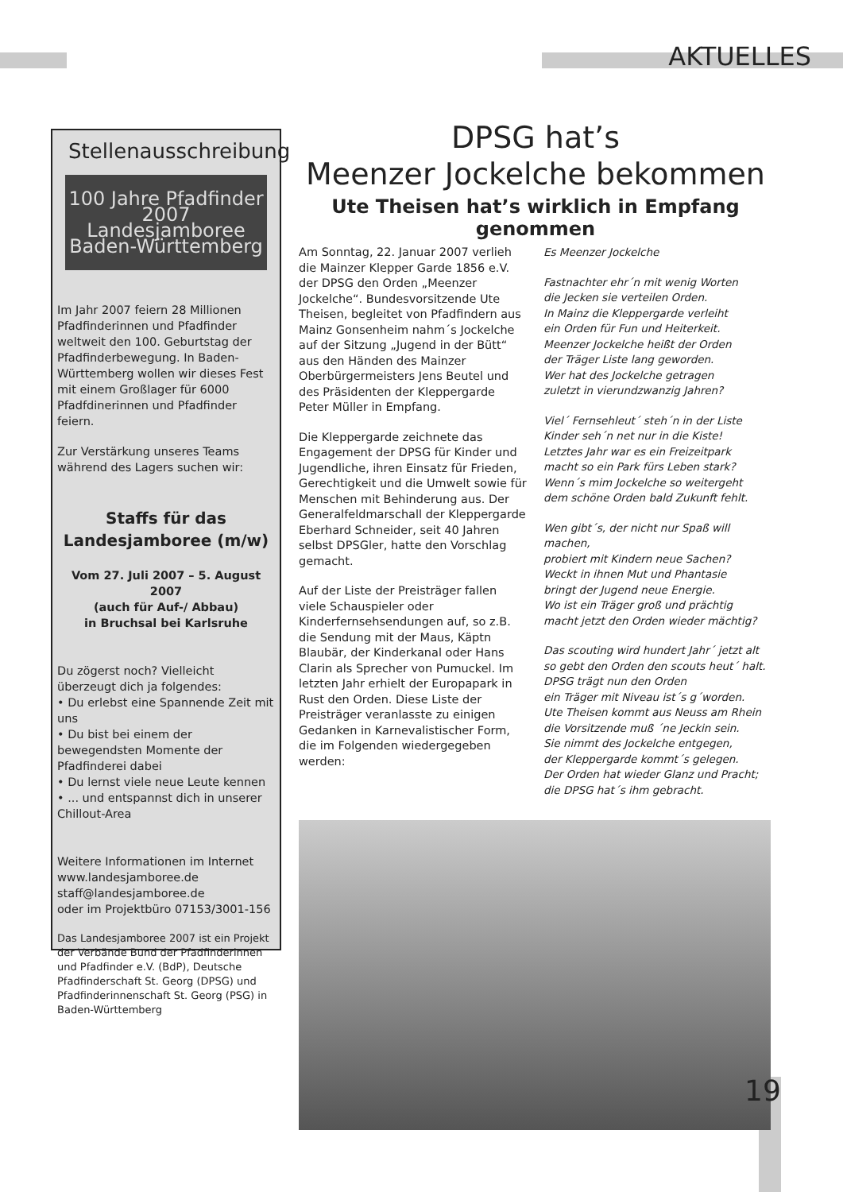AKTUELLES
Stellenausschreibung
100 Jahre Pfadfinder 2007
Landesjamboree Baden-Württemberg
Im Jahr 2007 feiern 28 Millionen Pfadfinderinnen und Pfadfinder weltweit den 100. Geburtstag der Pfadfinderbewegung. In Baden-Württemberg wollen wir dieses Fest mit einem Großlager für 6000 Pfadfdinerinnen und Pfadfinder feiern.
Zur Verstärkung unseres Teams während des Lagers suchen wir:
Staffs für das Landesjamboree (m/w)
Vom 27. Juli 2007 – 5. August 2007
(auch für Auf-/ Abbau)
in Bruchsal bei Karlsruhe
Du zögerst noch? Vielleicht überzeugt dich ja folgendes:
• Du erlebst eine Spannende Zeit mit uns
• Du bist bei einem der bewegendsten Momente der Pfadfinderei dabei
• Du lernst viele neue Leute kennen
• ... und entspannst dich in unserer Chillout-Area
Weitere Informationen im Internet
www.landesjamboree.de
staff@landesjamboree.de
oder im Projektbüro 07153/3001-156
Das Landesjamboree 2007 ist ein Projekt der Verbände Bund der Pfadfinderinnen und Pfadfinder e.V. (BdP), Deutsche Pfadfinderschaft St. Georg (DPSG) und Pfadfinderinnenschaft St. Georg (PSG) in Baden-Württemberg
DPSG hat’s
Meenzer Jockelche bekommen
Ute Theisen hat’s wirklich in Empfang genommen
Am Sonntag, 22. Januar 2007 verlieh die Mainzer Klepper Garde 1856 e.V. der DPSG den Orden „Meenzer Jockelche“. Bundesvorsitzende Ute Theisen, begleitet von Pfadfindern aus Mainz Gonsenheim nahm´s Jockelche auf der Sitzung „Jugend in der Bütt“ aus den Händen des Mainzer Oberbürgermeisters Jens Beutel und des Präsidenten der Kleppergarde Peter Müller in Empfang.
Die Kleppergarde zeichnete das Engagement der DPSG für Kinder und Jugendliche, ihren Einsatz für Frieden, Gerechtigkeit und die Umwelt sowie für Menschen mit Behinderung aus. Der Generalfeldmarschall der Kleppergarde Eberhard Schneider, seit 40 Jahren selbst DPSGler, hatte den Vorschlag gemacht.
Auf der Liste der Preisträger fallen viele Schauspieler oder Kinderfernsehsendungen auf, so z.B. die Sendung mit der Maus, Käptn Blaubär, der Kinderkanal oder Hans Clarin als Sprecher von Pumuckel. Im letzten Jahr erhielt der Europapark in Rust den Orden. Diese Liste der Preisträger veranlasste zu einigen Gedanken in Karnevalistischer Form, die im Folgenden wiedergegeben werden:
Es Meenzer Jockelche
Fastnachter ehr´n mit wenig Worten
die Jecken sie verteilen Orden.
In Mainz die Kleppergarde verleiht
ein Orden für Fun und Heiterkeit.
Meenzer Jockelche heißt der Orden
der Träger Liste lang geworden.
Wer hat des Jockelche getragen
zuletzt in vierundzwanzig Jahren?
Viel´ Fernsehleut´ steh´n in der Liste
Kinder seh´n net nur in die Kiste!
Letztes Jahr war es ein Freizeitpark
macht so ein Park fürs Leben stark?
Wenn´s mim Jockelche so weitergeht
dem schöne Orden bald Zukunft fehlt.
Wen gibt´s, der nicht nur Spaß will machen,
probiert mit Kindern neue Sachen?
Weckt in ihnen Mut und Phantasie
bringt der Jugend neue Energie.
Wo ist ein Träger groß und prächtig
macht jetzt den Orden wieder mächtig?
Das scouting wird hundert Jahr´ jetzt alt
so gebt den Orden den scouts heut´ halt.
DPSG trägt nun den Orden
ein Träger mit Niveau ist´s g´worden.
Ute Theisen kommt aus Neuss am Rhein
die Vorsitzende muß ´ne Jeckin sein.
Sie nimmt des Jockelche entgegen,
der Kleppergarde kommt´s gelegen.
Der Orden hat wieder Glanz und Pracht;
die DPSG hat´s ihm gebracht.
19